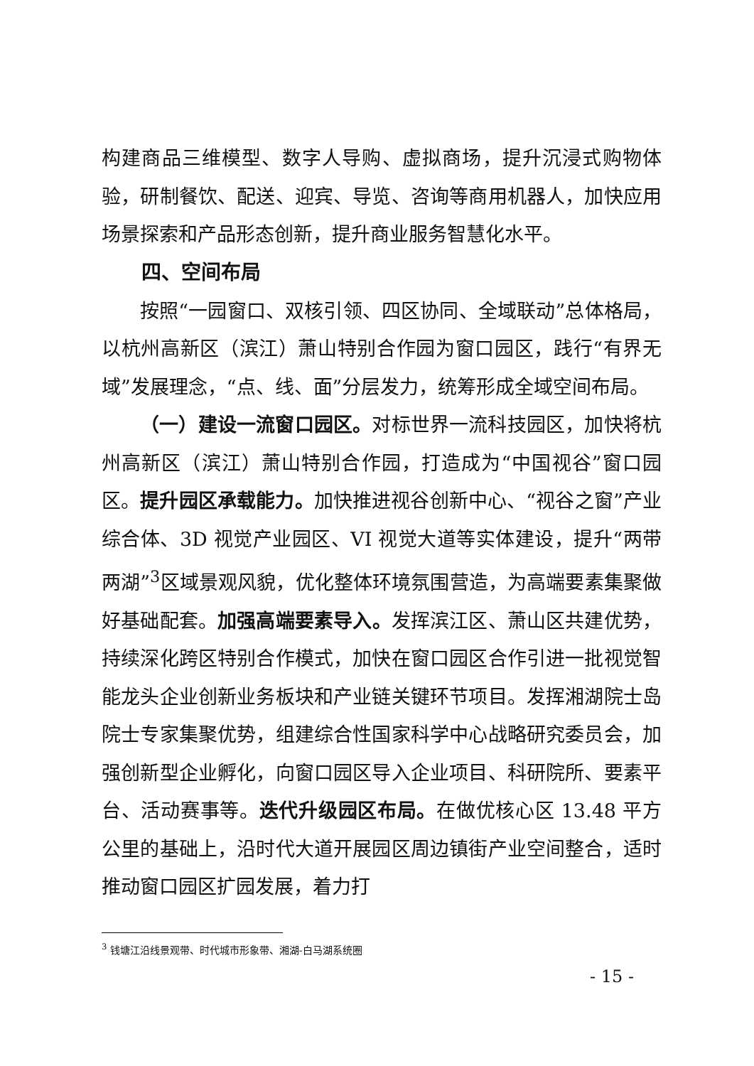构建商品三维模型、数字人导购、虚拟商场，提升沉浸式购物体验，研制餐饮、配送、迎宾、导览、咨询等商用机器人，加快应用场景探索和产品形态创新，提升商业服务智慧化水平。
四、空间布局
按照“一园窗口、双核引领、四区协同、全域联动”总体格局，以杭州高新区（滨江）萧山特别合作园为窗口园区，践行“有界无域”发展理念，“点、线、面”分层发力，统筹形成全域空间布局。
（一）建设一流窗口园区。对标世界一流科技园区，加快将杭州高新区（滨江）萧山特别合作园，打造成为“中国视谷”窗口园区。提升园区承载能力。加快推进视谷创新中心、“视谷之窗”产业综合体、3D 视觉产业园区、VI 视觉大道等实体建设，提升“两带两湖”<sup>3</sup>区域景观风貌，优化整体环境氛围营造，为高端要素集聚做好基础配套。加强高端要素导入。发挥滨江区、萧山区共建优势，持续深化跨区特别合作模式，加快在窗口园区合作引进一批视觉智能龙头企业创新业务板块和产业链关键环节项目。发挥湘湖院士岛院士专家集聚优势，组建综合性国家科学中心战略研究委员会，加强创新型企业孵化，向窗口园区导入企业项目、科研院所、要素平台、活动赛事等。迭代升级园区布局。在做优核心区 13.48 平方公里的基础上，沿时代大道开展园区周边镇街产业空间整合，适时推动窗口园区扩园发展，着力打
<sup>3</sup> 钱塘江沿线景观带、时代城市形象带、湘湖-白马湖系统圈
- 15 -